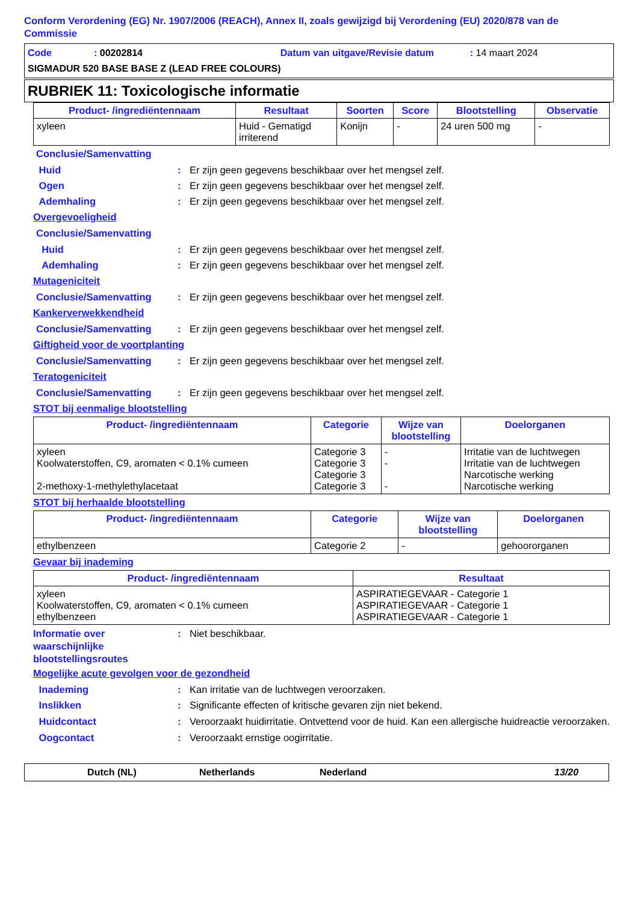Conform Verordening (EG) Nr. 1907/2006 (REACH), Annex II, zoals gewijzigd bij Verordening (EU) 2020/878 van de Commissie
Code: 00202814 Datum van uitgave/Revisie datum: 14 maart 2024
SIGMADUR 520 BASE BASE Z (LEAD FREE COLOURS)
RUBRIEK 11: Toxicologische informatie
| Product- /ingrediëntennaam | Resultaat | Soorten | Score | Blootstelling | Observatie |
| --- | --- | --- | --- | --- | --- |
| xyleen | Huid - Gematigd irriterend | Konijn | - | 24 uren 500 mg | - |
Conclusie/Samenvatting
Huid: Er zijn geen gegevens beschikbaar over het mengsel zelf.
Ogen: Er zijn geen gegevens beschikbaar over het mengsel zelf.
Ademhaling: Er zijn geen gegevens beschikbaar over het mengsel zelf.
Overgevoeligheid
Conclusie/Samenvatting
Huid: Er zijn geen gegevens beschikbaar over het mengsel zelf.
Ademhaling: Er zijn geen gegevens beschikbaar over het mengsel zelf.
Mutageniciteit
Conclusie/Samenvatting: Er zijn geen gegevens beschikbaar over het mengsel zelf.
Kankerverwekkendheid
Conclusie/Samenvatting: Er zijn geen gegevens beschikbaar over het mengsel zelf.
Giftigheid voor de voortplanting
Conclusie/Samenvatting: Er zijn geen gegevens beschikbaar over het mengsel zelf.
Teratogeniciteit
Conclusie/Samenvatting: Er zijn geen gegevens beschikbaar over het mengsel zelf.
STOT bij eenmalige blootstelling
| Product- /ingrediëntennaam | Categorie | Wijze van blootstelling | Doelorganen |
| --- | --- | --- | --- |
| xyleen Koolwaterstoffen, C9, aromaten < 0.1% cumeen 2-methoxy-1-methylethylacetaat | Categorie 3 Categorie 3 Categorie 3 Categorie 3 | - - - | Irritatie van de luchtwegen Irritatie van de luchtwegen Narcotische werking Narcotische werking |
STOT bij herhaalde blootstelling
| Product- /ingrediëntennaam | Categorie | Wijze van blootstelling | Doelorganen |
| --- | --- | --- | --- |
| ethylbenzeen | Categorie 2 | - | gehoororganen |
Gevaar bij inademing
| Product- /ingrediëntennaam | Resultaat |
| --- | --- |
| xyleen Koolwaterstoffen, C9, aromaten < 0.1% cumeen ethylbenzeen | ASPIRATIEGEVAAR - Categorie 1 ASPIRATIEGEVAAR - Categorie 1 ASPIRATIEGEVAAR - Categorie 1 |
Informatie over waarschijnlijke blootstellingsroutes: Niet beschikbaar.
Mogelijke acute gevolgen voor de gezondheid
Inademing: Kan irritatie van de luchtwegen veroorzaken.
Inslikken: Significante effecten of kritische gevaren zijn niet bekend.
Huidcontact: Veroorzaakt huidirritatie. Ontvettend voor de huid. Kan een allergische huidreactie veroorzaken.
Oogcontact: Veroorzaakt ernstige oogirritatie.
Dutch (NL) Netherlands Nederland 13/20